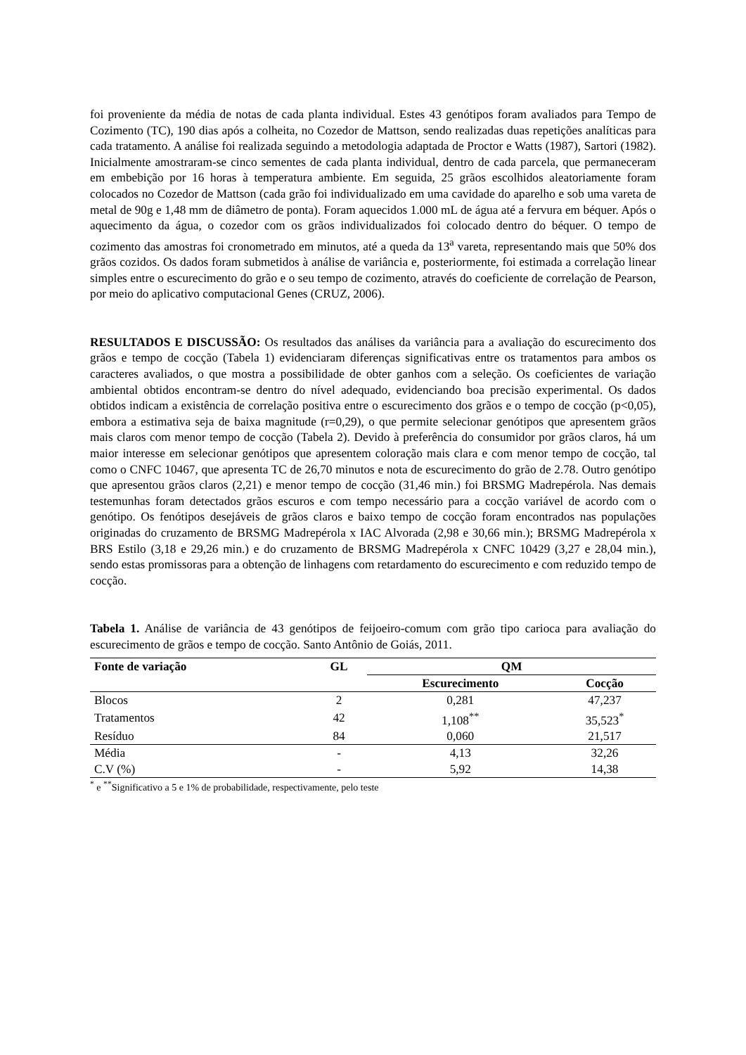foi proveniente da média de notas de cada planta individual. Estes 43 genótipos foram avaliados para Tempo de Cozimento (TC), 190 dias após a colheita, no Cozedor de Mattson, sendo realizadas duas repetições analíticas para cada tratamento. A análise foi realizada seguindo a metodologia adaptada de Proctor e Watts (1987), Sartori (1982). Inicialmente amostraram-se cinco sementes de cada planta individual, dentro de cada parcela, que permaneceram em embebição por 16 horas à temperatura ambiente. Em seguida, 25 grãos escolhidos aleatoriamente foram colocados no Cozedor de Mattson (cada grão foi individualizado em uma cavidade do aparelho e sob uma vareta de metal de 90g e 1,48 mm de diâmetro de ponta). Foram aquecidos 1.000 mL de água até a fervura em béquer. Após o aquecimento da água, o cozedor com os grãos individualizados foi colocado dentro do béquer. O tempo de cozimento das amostras foi cronometrado em minutos, até a queda da 13<sup>a</sup> vareta, representando mais que 50% dos grãos cozidos. Os dados foram submetidos à análise de variância e, posteriormente, foi estimada a correlação linear simples entre o escurecimento do grão e o seu tempo de cozimento, através do coeficiente de correlação de Pearson, por meio do aplicativo computacional Genes (CRUZ, 2006).
RESULTADOS E DISCUSSÃO: Os resultados das análises da variância para a avaliação do escurecimento dos grãos e tempo de cocção (Tabela 1) evidenciaram diferenças significativas entre os tratamentos para ambos os caracteres avaliados, o que mostra a possibilidade de obter ganhos com a seleção. Os coeficientes de variação ambiental obtidos encontram-se dentro do nível adequado, evidenciando boa precisão experimental. Os dados obtidos indicam a existência de correlação positiva entre o escurecimento dos grãos e o tempo de cocção (p<0,05), embora a estimativa seja de baixa magnitude (r=0,29), o que permite selecionar genótipos que apresentem grãos mais claros com menor tempo de cocção (Tabela 2). Devido à preferência do consumidor por grãos claros, há um maior interesse em selecionar genótipos que apresentem coloração mais clara e com menor tempo de cocção, tal como o CNFC 10467, que apresenta TC de 26,70 minutos e nota de escurecimento do grão de 2.78. Outro genótipo que apresentou grãos claros (2,21) e menor tempo de cocção (31,46 min.) foi BRSMG Madrepérola. Nas demais testemunhas foram detectados grãos escuros e com tempo necessário para a cocção variável de acordo com o genótipo. Os fenótipos desejáveis de grãos claros e baixo tempo de cocção foram encontrados nas populações originadas do cruzamento de BRSMG Madrepérola x IAC Alvorada (2,98 e 30,66 min.); BRSMG Madrepérola x BRS Estilo (3,18 e 29,26 min.) e do cruzamento de BRSMG Madrepérola x CNFC 10429 (3,27 e 28,04 min.), sendo estas promissoras para a obtenção de linhagens com retardamento do escurecimento e com reduzido tempo de cocção.
Tabela 1. Análise de variância de 43 genótipos de feijoeiro-comum com grão tipo carioca para avaliação do escurecimento de grãos e tempo de cocção. Santo Antônio de Goiás, 2011.
| Fonte de variação | GL | QM | |
| --- | --- | --- | --- |
| | | Escurecimento | Cocção |
| Blocos | 2 | 0,281 | 47,237 |
| Tratamentos | 42 | 1,108<sup>**</sup> | 35,523<sup>*</sup> |
| Resíduo | 84 | 0,060 | 21,517 |
| Média | - | 4,13 | 32,26 |
| C.V (%) | - | 5,92 | 14,38 |
<sup>*</sup> e <sup>**</sup>Significativo a 5 e 1% de probabilidade, respectivamente, pelo teste